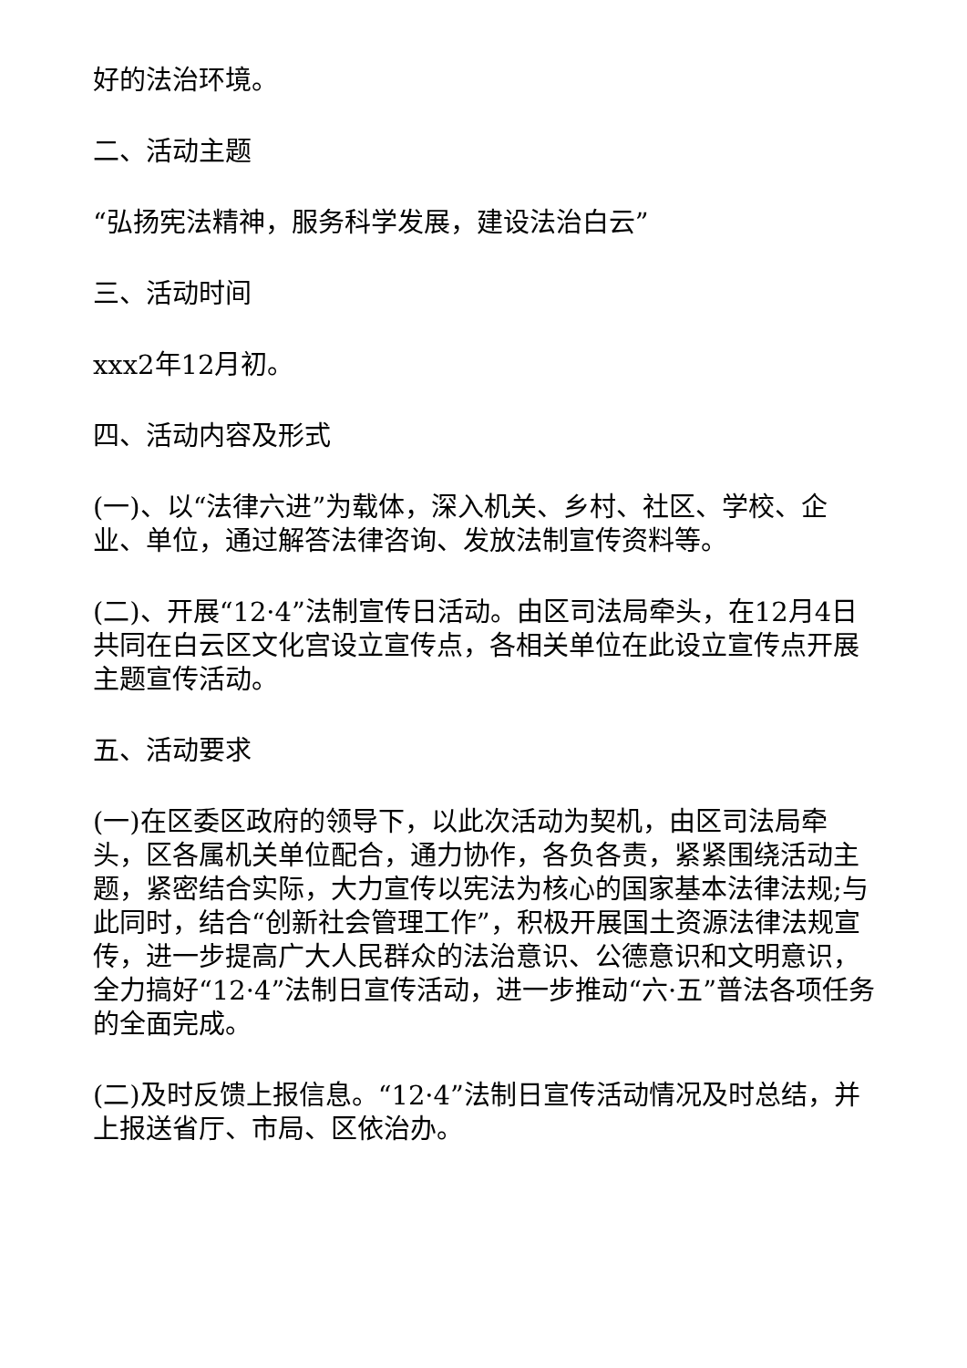好的法治环境。
二、活动主题
“弘扬宪法精神，服务科学发展，建设法治白云”
三、活动时间
xxx2年12月初。
四、活动内容及形式
(一)、以“法律六进”为载体，深入机关、乡村、社区、学校、企业、单位，通过解答法律咨询、发放法制宣传资料等。
(二)、开展“12·4”法制宣传日活动。由区司法局牵头，在12月4日共同在白云区文化宫设立宣传点，各相关单位在此设立宣传点开展主题宣传活动。
五、活动要求
(一)在区委区政府的领导下，以此次活动为契机，由区司法局牵头，区各属机关单位配合，通力协作，各负各责，紧紧围绕活动主题，紧密结合实际，大力宣传以宪法为核心的国家基本法律法规;与此同时，结合“创新社会管理工作”，积极开展国土资源法律法规宣传，进一步提高广大人民群众的法治意识、公德意识和文明意识，全力搞好“12·4”法制日宣传活动，进一步推动“六·五”普法各项任务的全面完成。
(二)及时反馈上报信息。“12·4”法制日宣传活动情况及时总结，并上报送省厅、市局、区依治办。